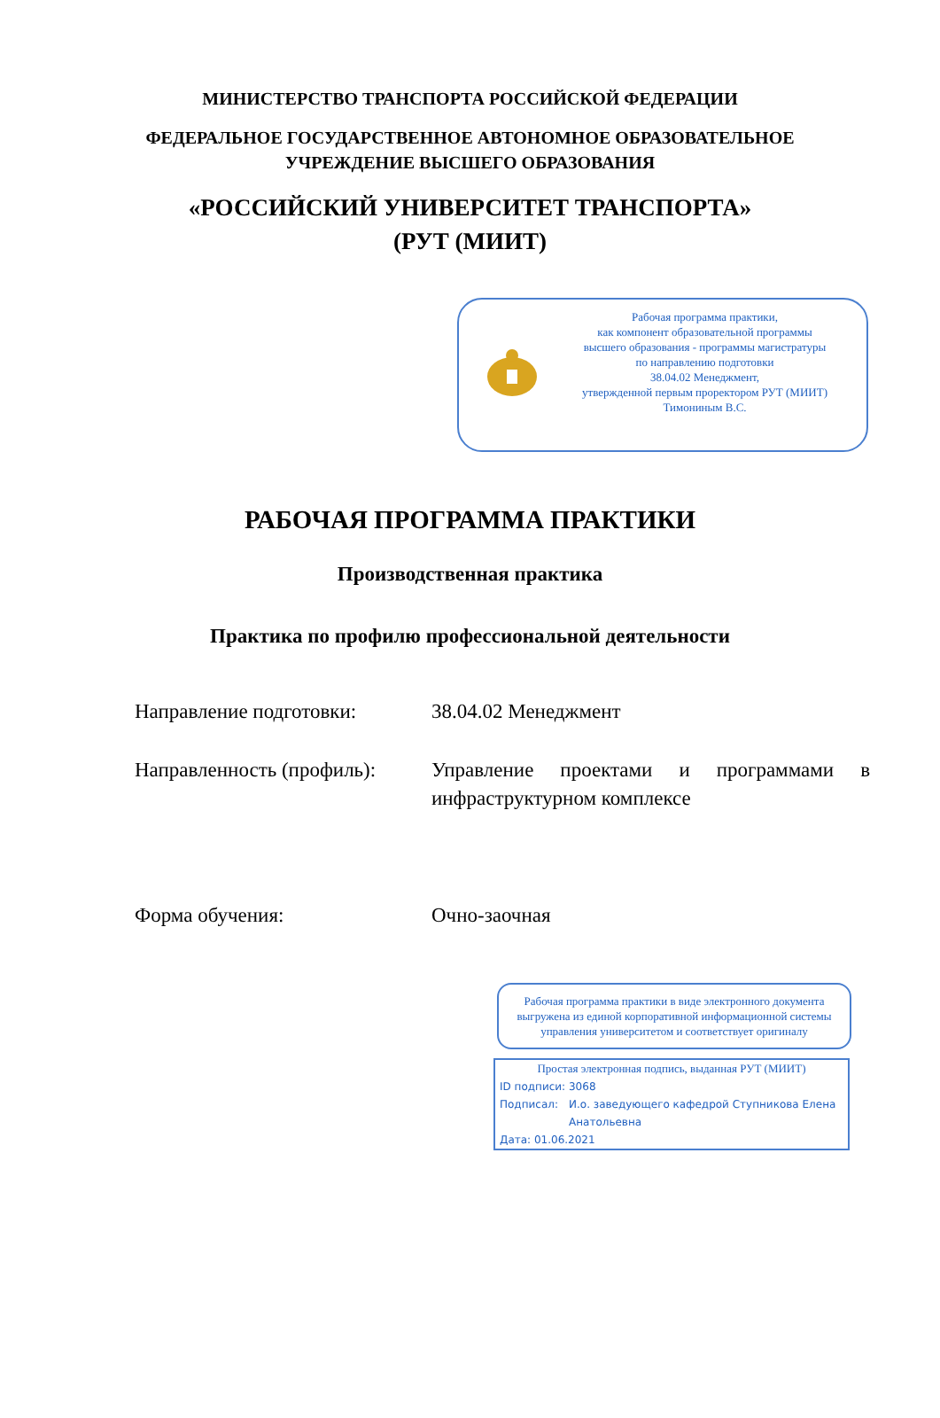МИНИСТЕРСТВО ТРАНСПОРТА РОССИЙСКОЙ ФЕДЕРАЦИИ
ФЕДЕРАЛЬНОЕ ГОСУДАРСТВЕННОЕ АВТОНОМНОЕ ОБРАЗОВАТЕЛЬНОЕ
УЧРЕЖДЕНИЕ ВЫСШЕГО ОБРАЗОВАНИЯ
«РОССИЙСКИЙ УНИВЕРСИТЕТ ТРАНСПОРТА»
(РУТ (МИИТ)
Рабочая программа практики,
как компонент образовательной программы
высшего образования - программы магистратуры
по направлению подготовки
38.04.02 Менеджмент,
утвержденной первым проректором РУТ (МИИТ)
Тимониным В.С.
РАБОЧАЯ ПРОГРАММА ПРАКТИКИ
Производственная практика
Практика по профилю профессиональной деятельности
Направление подготовки: 38.04.02 Менеджмент
Направленность (профиль):
Управление проектами и программами в инфраструктурном комплексе
Форма обучения: Очно-заочная
Рабочая программа практики в виде электронного документа выгружена из единой корпоративной информационной системы управления университетом и соответствует оригиналу
Простая электронная подпись, выданная РУТ (МИИТ)
ID подписи: 3068
Подписал: И.о. заведующего кафедрой Ступникова Елена Анатольевна
Дата: 01.06.2021